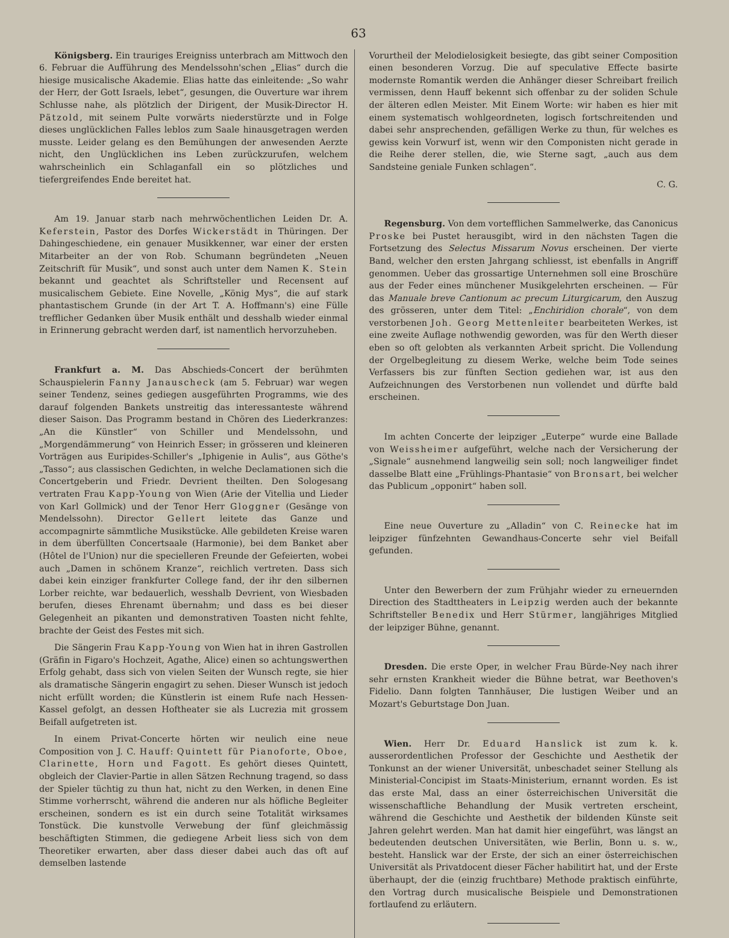63
Königsberg. Ein trauriges Ereigniss unterbrach am Mittwoch den 6. Februar die Aufführung des Mendelssohn'schen „Elias“ durch die hiesige musicalische Akademie. Elias hatte das einleitende: „So wahr der Herr, der Gott Israels, lebet“, gesungen, die Ouverture war ihrem Schlusse nahe, als plötzlich der Dirigent, der Musik-Director H. Pätzold, mit seinem Pulte vorwärts niederstürzte und in Folge dieses unglücklichen Falles leblos zum Saale hinausgetragen werden musste. Leider gelang es den Bemühungen der anwesenden Aerzte nicht, den Unglücklichen ins Leben zurückzurufen, welchem wahrscheinlich ein Schlaganfall ein so plötzliches und tiefergreifendes Ende bereitet hat.
Am 19. Januar starb nach mehrwöchentlichen Leiden Dr. A. Keferstein, Pastor des Dorfes Wickerstädt in Thüringen. Der Dahingeschiedene, ein genauer Musikkenner, war einer der ersten Mitarbeiter an der von Rob. Schumann begründeten „Neuen Zeitschrift für Musik“, und sonst auch unter dem Namen K. Stein bekannt und geachtet als Schriftsteller und Recensent auf musicalischem Gebiete. Eine Novelle, „König Mys“, die auf stark phantastischem Grunde (in der Art T. A. Hoffmann's) eine Fülle trefflicher Gedanken über Musik enthält und desshalb wieder einmal in Erinnerung gebracht werden darf, ist namentlich hervorzuheben.
Frankfurt a. M. Das Abschieds-Concert der berühmten Schauspielerin Fanny Janauscheck (am 5. Februar) war wegen seiner Tendenz, seines gediegen ausgeführten Programms, wie des darauf folgenden Bankets unstreitig das interessanteste während dieser Saison. Das Programm bestand in Chören des Liederkranzes: „An die Künstler“ von Schiller und Mendelssohn, und „Morgendämmerung“ von Heinrich Esser; in grösseren und kleineren Vorträgen aus Euripides-Schiller's „Iphigenie in Aulis“, aus Göthe's „Tasso“; aus classischen Gedichten, in welche Declamationen sich die Concertgeberin und Friedr. Devrient theilten. Den Sologesang vertraten Frau Kapp-Young von Wien (Arie der Vitellia und Lieder von Karl Gollmick) und der Tenor Herr Gloggner (Gesänge von Mendelssohn). Director Gellert leitete das Ganze und accompagnirte sämmtliche Musikstücke. Alle gebildeten Kreise waren in dem überfüllten Concertsaale (Harmonie), bei dem Banket aber (Hôtel de l'Union) nur die specielleren Freunde der Gefeierten, wobei auch „Damen in schönem Kranze“, reichlich vertreten. Dass sich dabei kein einziger frankfurter College fand, der ihr den silbernen Lorber reichte, war bedauerlich, wesshalb Devrient, von Wiesbaden berufen, dieses Ehrenamt übernahm; und dass es bei dieser Gelegenheit an pikanten und demonstrativen Toasten nicht fehlte, brachte der Geist des Festes mit sich.
Die Sängerin Frau Kapp-Young von Wien hat in ihren Gastrollen (Gräfin in Figaro's Hochzeit, Agathe, Alice) einen so achtungswerthen Erfolg gehabt, dass sich von vielen Seiten der Wunsch regte, sie hier als dramatische Sängerin engagirt zu sehen. Dieser Wunsch ist jedoch nicht erfüllt worden; die Künstlerin ist einem Rufe nach Hessen-Kassel gefolgt, an dessen Hoftheater sie als Lucrezia mit grossem Beifall aufgetreten ist.
In einem Privat-Concerte hörten wir neulich eine neue Composition von J. C. Hauff: Quintett für Pianoforte, Oboe, Clarinette, Horn und Fagott. Es gehört dieses Quintett, obgleich der Clavier-Partie in allen Sätzen Rechnung tragend, so dass der Spieler tüchtig zu thun hat, nicht zu den Werken, in denen Eine Stimme vorherrscht, während die anderen nur als höfliche Begleiter erscheinen, sondern es ist ein durch seine Totalität wirksames Tonstück. Die kunstvolle Verwebung der fünf gleichmässig beschäftigten Stimmen, die gediegene Arbeit liess sich von dem Theoretiker erwarten, aber dass dieser dabei auch das oft auf demselben lastende
Vorurtheil der Melodielosigkeit besiegte, das gibt seiner Composition einen besonderen Vorzug. Die auf speculative Effecte basirte modernste Romantik werden die Anhänger dieser Schreibart freilich vermissen, denn Hauff bekennt sich offenbar zu der soliden Schule der älteren edlen Meister. Mit Einem Worte: wir haben es hier mit einem systematisch wohlgeordneten, logisch fortschreitenden und dabei sehr ansprechenden, gefälligen Werke zu thun, für welches es gewiss kein Vorwurf ist, wenn wir den Componisten nicht gerade in die Reihe derer stellen, die, wie Sterne sagt, „auch aus dem Sandsteine geniale Funken schlagen“.
C. G.
Regensburg. Von dem vortefflichen Sammelwerke, das Canonicus Proske bei Pustet herausgibt, wird in den nächsten Tagen die Fortsetzung des Selectus Missarum Novus erscheinen. Der vierte Band, welcher den ersten Jahrgang schliesst, ist ebenfalls in Angriff genommen. Ueber das grossartige Unternehmen soll eine Broschüre aus der Feder eines münchener Musikgelehrten erscheinen. — Für das Manuale breve Cantionum ac precum Liturgicarum, den Auszug des grösseren, unter dem Titel: „Enchiridion chorale“, von dem verstorbenen Joh. Georg Mettenleiter bearbeiteten Werkes, ist eine zweite Auflage nothwendig geworden, was für den Werth dieser eben so oft gelobten als verkannten Arbeit spricht. Die Vollendung der Orgelbegleitung zu diesem Werke, welche beim Tode seines Verfassers bis zur fünften Section gediehen war, ist aus den Aufzeichnungen des Verstorbenen nun vollendet und dürfte bald erscheinen.
Im achten Concerte der leipziger „Euterpe“ wurde eine Ballade von Weissheimer aufgeführt, welche nach der Versicherung der „Signale“ ausnehmend langweilig sein soll; noch langweiliger findet dasselbe Blatt eine „Frühlings-Phantasie“ von Bronsart, bei welcher das Publicum „opponirt“ haben soll.
Eine neue Ouverture zu „Alladin“ von C. Reinecke hat im leipziger fünfzehnten Gewandhaus-Concerte sehr viel Beifall gefunden.
Unter den Bewerbern der zum Frühjahr wieder zu erneuernden Direction des Stadttheaters in Leipzig werden auch der bekannte Schriftsteller Benedix und Herr Stürmer, langjähriges Mitglied der leipziger Bühne, genannt.
Dresden. Die erste Oper, in welcher Frau Bürde-Ney nach ihrer sehr ernsten Krankheit wieder die Bühne betrat, war Beethoven's Fidelio. Dann folgten Tannhäuser, Die lustigen Weiber und an Mozart's Geburtstage Don Juan.
Wien. Herr Dr. Eduard Hanslick ist zum k. k. ausserordentlichen Professor der Geschichte und Aesthetik der Tonkunst an der wiener Universität, unbeschadet seiner Stellung als Ministerial-Concipist im Staats-Ministerium, ernannt worden. Es ist das erste Mal, dass an einer österreichischen Universität die wissenschaftliche Behandlung der Musik vertreten erscheint, während die Geschichte und Aesthetik der bildenden Künste seit Jahren gelehrt werden. Man hat damit hier eingeführt, was längst an bedeutenden deutschen Universitäten, wie Berlin, Bonn u. s. w., besteht. Hanslick war der Erste, der sich an einer österreichischen Universität als Privatdocent dieser Fächer habilitirt hat, und der Erste überhaupt, der die (einzig fruchtbare) Methode praktisch einführte, den Vortrag durch musicalische Beispiele und Demonstrationen fortlaufend zu erläutern.